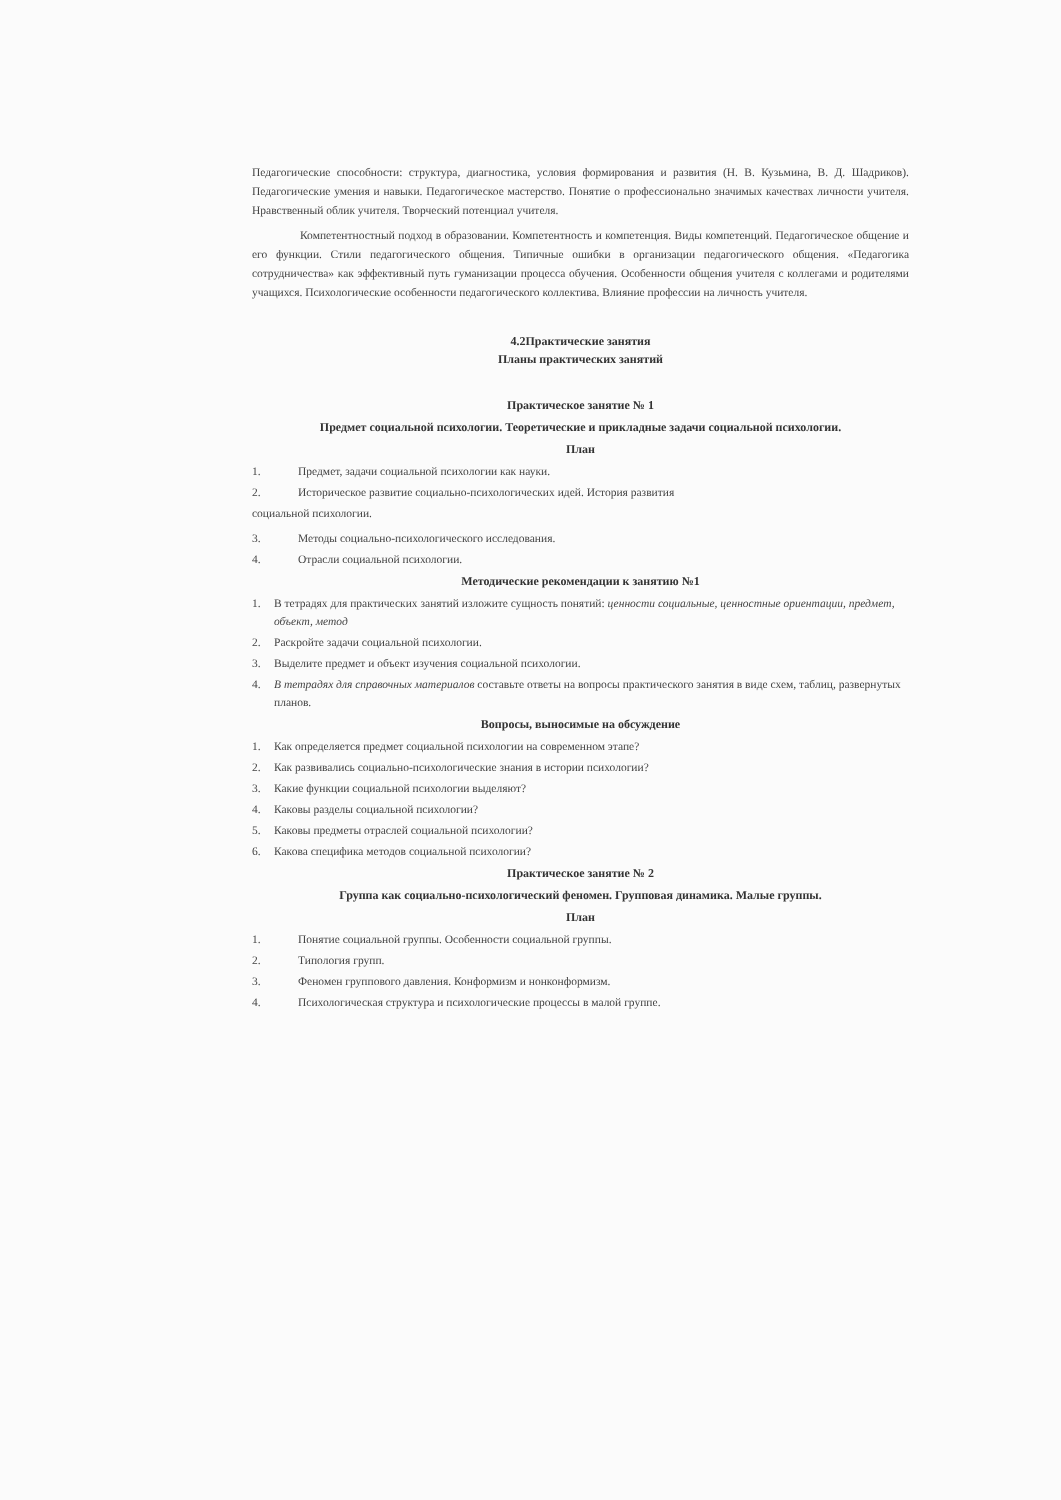Педагогические способности: структура, диагностика, условия формирования и развития (Н. В. Кузьмина, В. Д. Шадриков). Педагогические умения и навыки. Педагогическое мастерство. Понятие о профессионально значимых качествах личности учителя. Нравственный облик учителя. Творческий потенциал учителя.
Компетентностный подход в образовании. Компетентность и компетенция. Виды компетенций. Педагогическое общение и его функции. Стили педагогического общения. Типичные ошибки в организации педагогического общения. «Педагогика сотрудничества» как эффективный путь гуманизации процесса обучения. Особенности общения учителя с коллегами и родителями учащихся. Психологические особенности педагогического коллектива. Влияние профессии на личность учителя.
4.2Практические занятия
Планы практических занятий
Практическое занятие № 1
Предмет социальной психологии. Теоретические и прикладные задачи социальной психологии.
План
1. Предмет, задачи социальной психологии как науки.
2. Историческое развитие социально-психологических идей. История развития
социальной психологии.
3. Методы социально-психологического исследования.
4. Отрасли социальной психологии.
Методические рекомендации к занятию №1
1. В тетрадях для практических занятий изложите сущность понятий: ценности социальные, ценностные ориентации, предмет, объект, метод
2. Раскройте задачи социальной психологии.
3. Выделите предмет и объект изучения социальной психологии.
4. В тетрадях для справочных материалов составьте ответы на вопросы практического занятия в виде схем, таблиц, развернутых планов.
Вопросы, выносимые на обсуждение
1. Как определяется предмет социальной психологии на современном этапе?
2. Как развивались социально-психологические знания в истории психологии?
3. Какие функции социальной психологии выделяют?
4. Каковы разделы социальной психологии?
5. Каковы предметы отраслей социальной психологии?
6. Какова специфика методов социальной психологии?
Практическое занятие № 2
Группа как социально-психологический феномен. Групповая динамика. Малые группы.
План
1. Понятие социальной группы. Особенности социальной группы.
2. Типология групп.
3. Феномен группового давления. Конформизм и нонконформизм.
4. Психологическая структура и психологические процессы в малой группе.